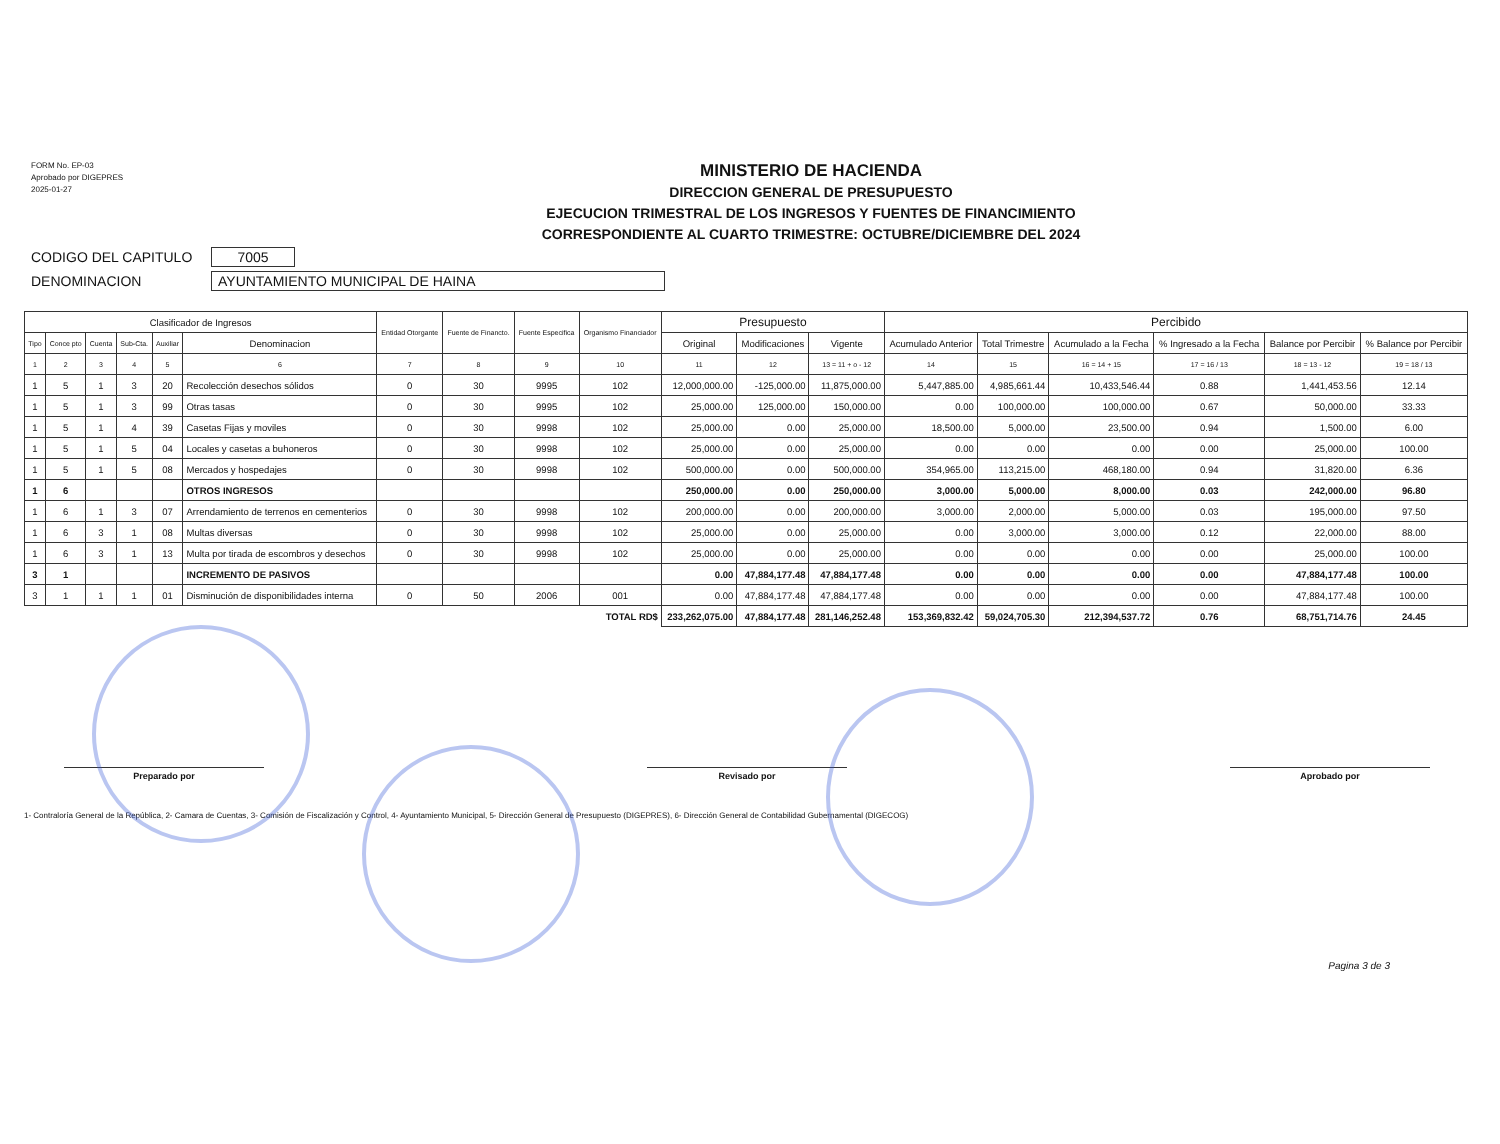FORM No. EP-03
Aprobado por DIGEPRES
2025-01-27
MINISTERIO DE HACIENDA
DIRECCION GENERAL DE PRESUPUESTO
EJECUCION TRIMESTRAL DE LOS INGRESOS Y FUENTES DE FINANCIMIENTO
CORRESPONDIENTE AL CUARTO TRIMESTRE: OCTUBRE/DICIEMBRE DEL 2024
CODIGO DEL CAPITULO 7005
DENOMINACION AYUNTAMIENTO MUNICIPAL DE HAINA
| Clasificador de Ingresos | | | | | | Entidad Otorgante | Fuente de Financto. | Fuente Especifica | Organismo Financiador | Presupuesto | | | Percibido | | | | | |
| --- | --- | --- | --- | --- | --- | --- | --- | --- | --- | --- | --- | --- | --- | --- | --- | --- | --- | --- |
| Tipo | Conce pto | Cuenta | Sub-Cta. | Auxiliar | Denominacion | | | | | Original | Modificaciones | Vigente | Acumulado Anterior | Total Trimestre | Acumulado a la Fecha | % Ingresado a la Fecha | Balance por Percibir | % Balance por Percibir |
| 1 | 2 | 3 | 4 | 5 | 6 | 7 | 8 | 9 | 10 | 11 | 12 | 13 = 11 + o - 12 | 14 | 15 | 16 = 14 + 15 | 17 = 16 / 13 | 18 = 13 - 12 | 19 = 18 / 13 |
| 1 | 5 | 1 | 3 | 20 | Recolección desechos sólidos | 0 | 30 | 9995 | 102 | 12,000,000.00 | -125,000.00 | 11,875,000.00 | 5,447,885.00 | 4,985,661.44 | 10,433,546.44 | 0.88 | 1,441,453.56 | 12.14 |
| 1 | 5 | 1 | 3 | 99 | Otras tasas | 0 | 30 | 9995 | 102 | 25,000.00 | 125,000.00 | 150,000.00 | 0.00 | 100,000.00 | 100,000.00 | 0.67 | 50,000.00 | 33.33 |
| 1 | 5 | 1 | 4 | 39 | Casetas Fijas y moviles | 0 | 30 | 9998 | 102 | 25,000.00 | 0.00 | 25,000.00 | 18,500.00 | 5,000.00 | 23,500.00 | 0.94 | 1,500.00 | 6.00 |
| 1 | 5 | 1 | 5 | 04 | Locales y casetas a buhoneros | 0 | 30 | 9998 | 102 | 25,000.00 | 0.00 | 25,000.00 | 0.00 | 0.00 | 0.00 | 0.00 | 25,000.00 | 100.00 |
| 1 | 5 | 1 | 5 | 08 | Mercados y hospedajes | 0 | 30 | 9998 | 102 | 500,000.00 | 0.00 | 500,000.00 | 354,965.00 | 113,215.00 | 468,180.00 | 0.94 | 31,820.00 | 6.36 |
| 1 | 6 | | | | OTROS INGRESOS | | | | | 250,000.00 | 0.00 | 250,000.00 | 3,000.00 | 5,000.00 | 8,000.00 | 0.03 | 242,000.00 | 96.80 |
| 1 | 6 | 1 | 3 | 07 | Arrendamiento de terrenos en cementerios | 0 | 30 | 9998 | 102 | 200,000.00 | 0.00 | 200,000.00 | 3,000.00 | 2,000.00 | 5,000.00 | 0.03 | 195,000.00 | 97.50 |
| 1 | 6 | 3 | 1 | 08 | Multas diversas | 0 | 30 | 9998 | 102 | 25,000.00 | 0.00 | 25,000.00 | 0.00 | 3,000.00 | 3,000.00 | 0.12 | 22,000.00 | 88.00 |
| 1 | 6 | 3 | 1 | 13 | Multa por tirada de escombros y desechos | 0 | 30 | 9998 | 102 | 25,000.00 | 0.00 | 25,000.00 | 0.00 | 0.00 | 0.00 | 0.00 | 25,000.00 | 100.00 |
| 3 | 1 | | | | INCREMENTO DE PASIVOS | | | | | 0.00 | 47,884,177.48 | 47,884,177.48 | 0.00 | 0.00 | 0.00 | 0.00 | 47,884,177.48 | 100.00 |
| 3 | 1 | 1 | 1 | 01 | Disminución de disponibilidades interna | 0 | 50 | 2006 | 001 | 0.00 | 47,884,177.48 | 47,884,177.48 | 0.00 | 0.00 | 0.00 | 0.00 | 47,884,177.48 | 100.00 |
| TOTAL RD$ | | | | | | | | | | 233,262,075.00 | 47,884,177.48 | 281,146,252.48 | 153,369,832.42 | 59,024,705.30 | 212,394,537.72 | 0.76 | 68,751,714.76 | 24.45 |
Preparado por Revisado por Aprobado por
1- Contraloría General de la República, 2- Camara de Cuentas, 3- Comisión de Fiscalización y Control, 4- Ayuntamiento Municipal, 5- Dirección General de Presupuesto (DIGEPRES), 6- Dirección General de Contabilidad Gubernamental (DIGECOG)
Pagina 3 de 3